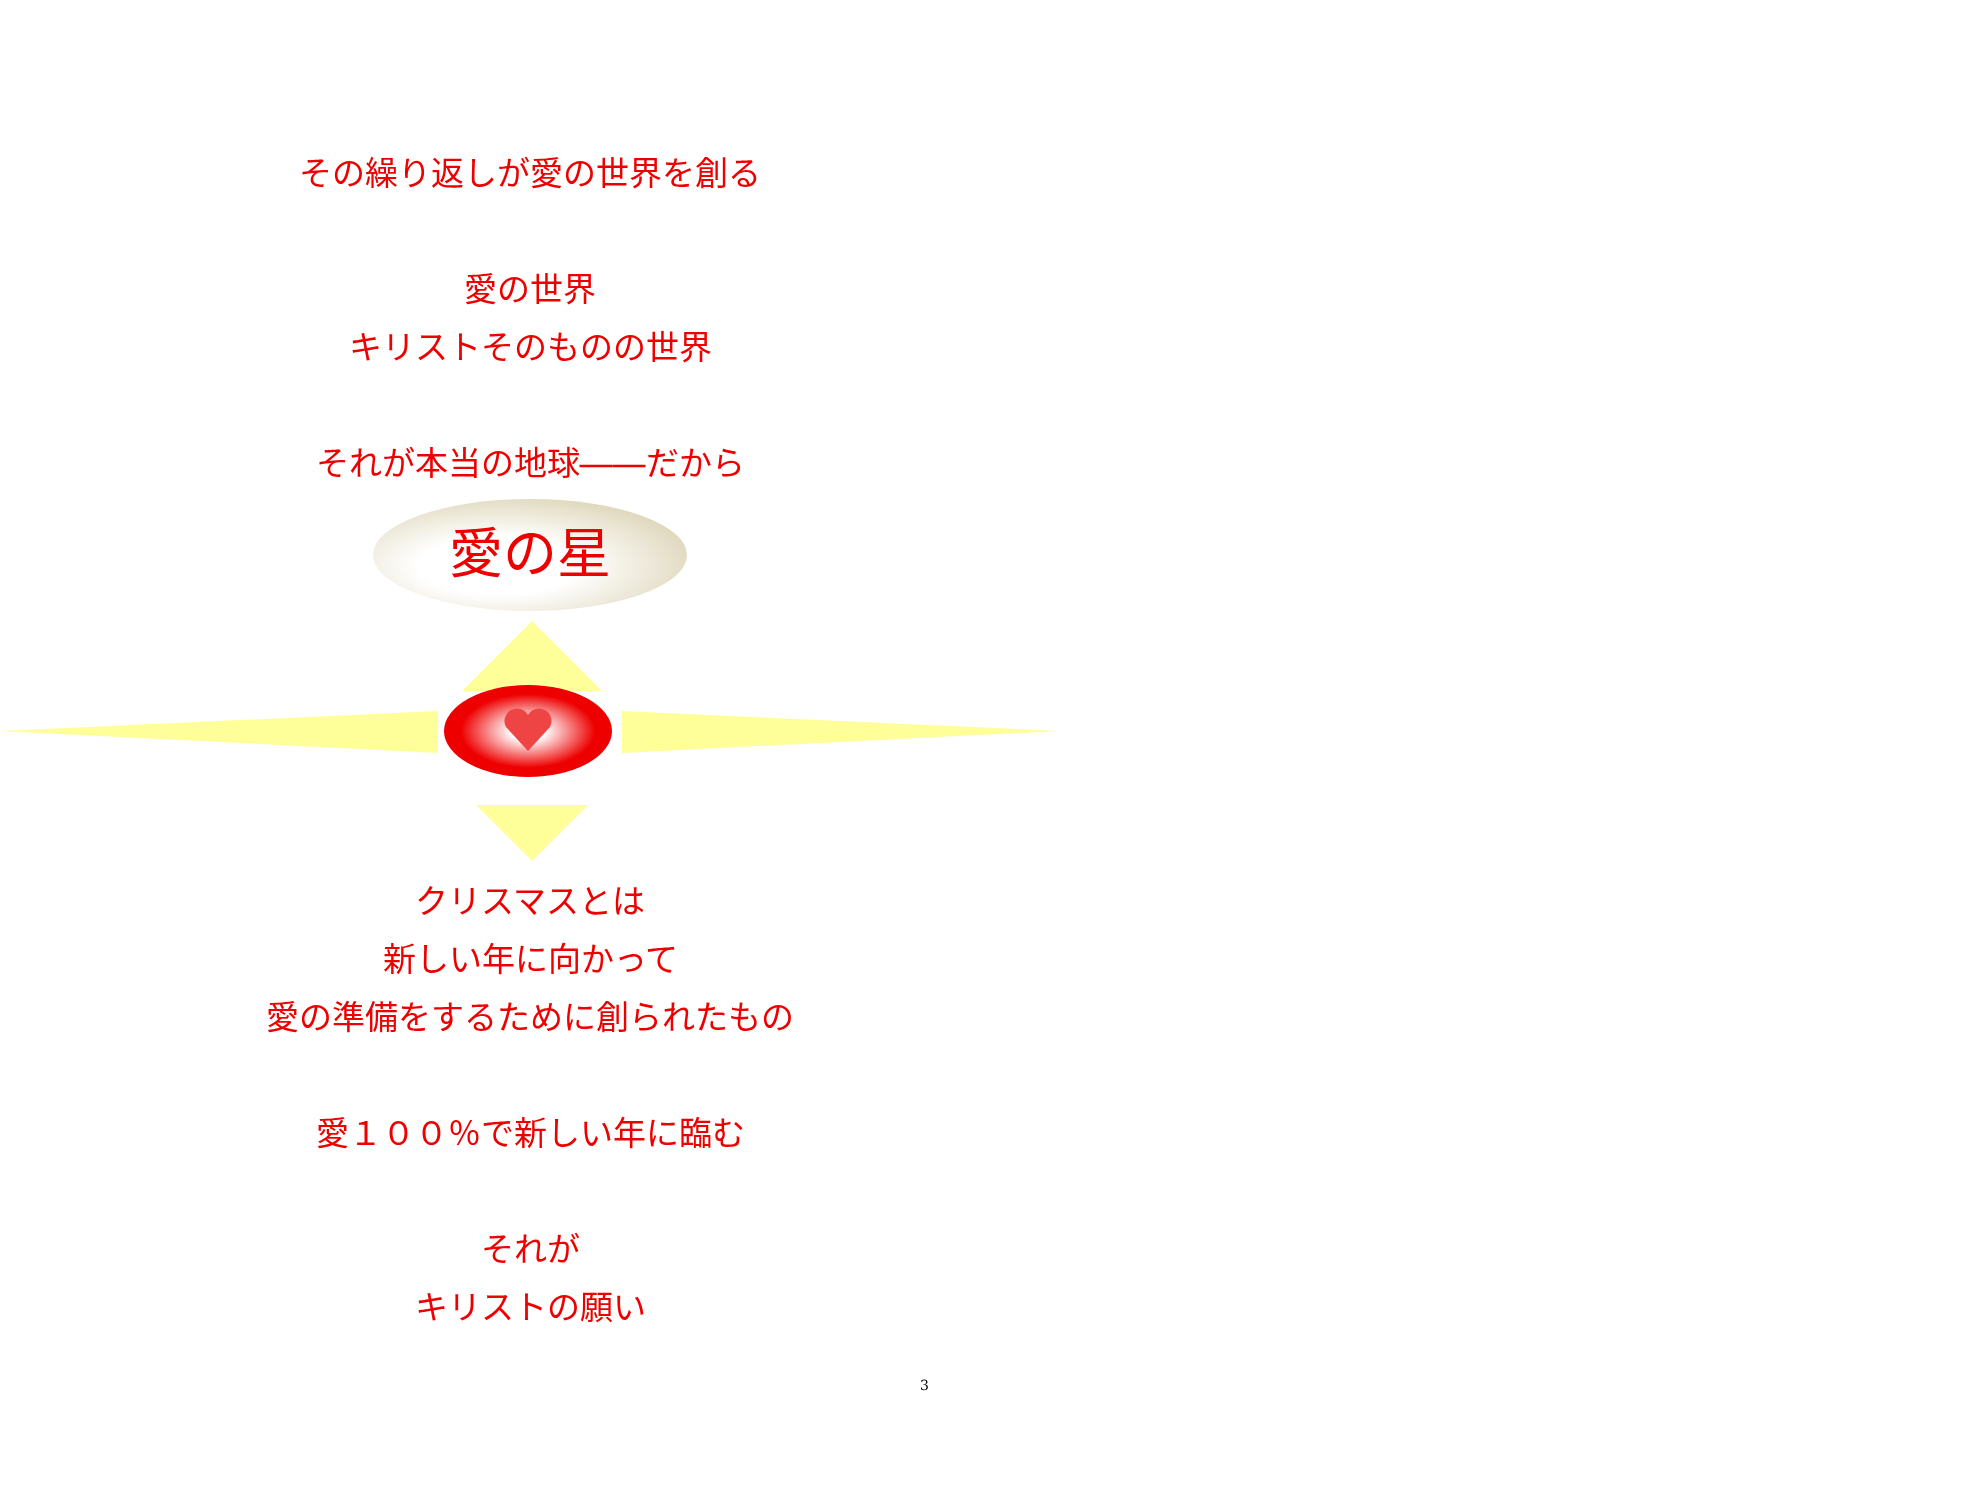その繰り返しが愛の世界を創る
愛の世界
キリストそのものの世界
それが本当の地球――だから
愛の星
クリスマスとは
新しい年に向かって
愛の準備をするために創られたもの
愛１００％で新しい年に臨む
それが
キリストの願い
3